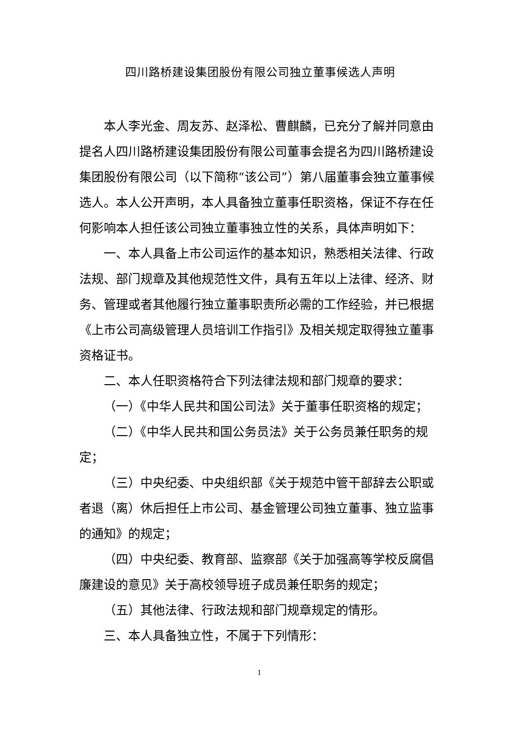四川路桥建设集团股份有限公司独立董事候选人声明
本人李光金、周友苏、赵泽松、曹麒麟，已充分了解并同意由提名人四川路桥建设集团股份有限公司董事会提名为四川路桥建设集团股份有限公司（以下简称“该公司”）第八届董事会独立董事候选人。本人公开声明，本人具备独立董事任职资格，保证不存在任何影响本人担任该公司独立董事独立性的关系，具体声明如下：
一、本人具备上市公司运作的基本知识，熟悉相关法律、行政法规、部门规章及其他规范性文件，具有五年以上法律、经济、财务、管理或者其他履行独立董事职责所必需的工作经验，并已根据《上市公司高级管理人员培训工作指引》及相关规定取得独立董事资格证书。
二、本人任职资格符合下列法律法规和部门规章的要求：
（一）《中华人民共和国公司法》关于董事任职资格的规定；
（二）《中华人民共和国公务员法》关于公务员兼任职务的规定；
（三）中央纪委、中央组织部《关于规范中管干部辞去公职或者退（离）休后担任上市公司、基金管理公司独立董事、独立监事的通知》的规定；
（四）中央纪委、教育部、监察部《关于加强高等学校反腐倡廉建设的意见》关于高校领导班子成员兼任职务的规定；
（五）其他法律、行政法规和部门规章规定的情形。
三、本人具备独立性，不属于下列情形：
1